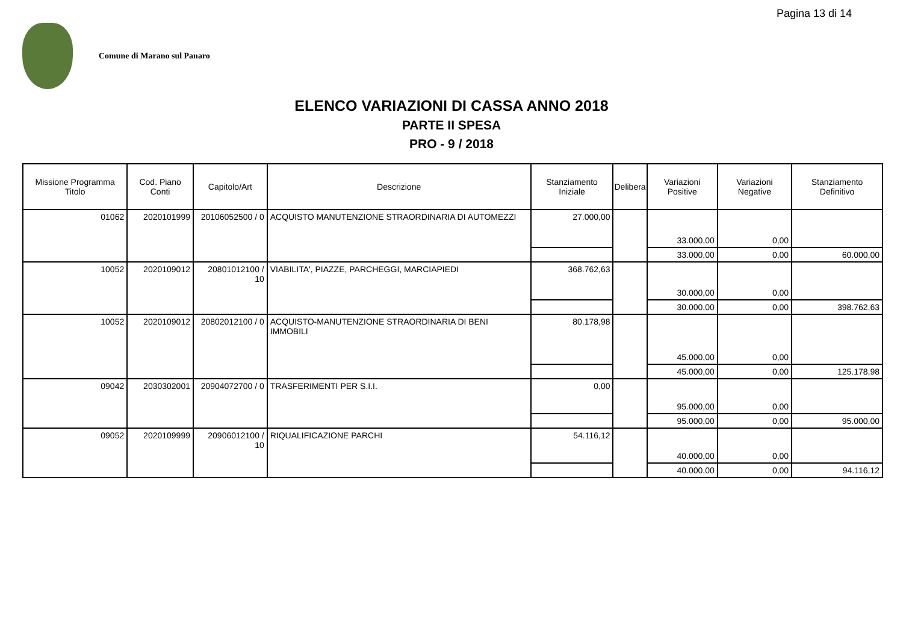Pagina 13 di 14
Comune di Marano sul Panaro
ELENCO VARIAZIONI DI CASSA ANNO 2018
PARTE II SPESA
PRO - 9 / 2018
| Missione Programma Titolo | Cod. Piano Conti | Capitolo/Art | Descrizione | Stanziamento Iniziale | Delibera | Variazioni Positive | Variazioni Negative | Stanziamento Definitivo |
| --- | --- | --- | --- | --- | --- | --- | --- | --- |
| 01062 | 2020101999 | 20106052500 / 0 | ACQUISTO MANUTENZIONE STRAORDINARIA DI AUTOMEZZI | 27.000,00 | | 33.000,00 | 0,00 | |
| | | | | | | 33.000,00 | 0,00 | 60.000,00 |
| 10052 | 2020109012 | 20801012100 / 10 | VIABILITA', PIAZZE, PARCHEGGI, MARCIAPIEDI | 368.762,63 | | 30.000,00 | 0,00 | |
| | | | | | | 30.000,00 | 0,00 | 398.762,63 |
| 10052 | 2020109012 | 20802012100 / 0 | ACQUISTO-MANUTENZIONE STRAORDINARIA DI BENI IMMOBILI | 80.178,98 | | 45.000,00 | 0,00 | |
| | | | | | | 45.000,00 | 0,00 | 125.178,98 |
| 09042 | 2030302001 | 20904072700 / 0 | TRASFERIMENTI PER S.I.I. | 0,00 | | 95.000,00 | 0,00 | |
| | | | | | | 95.000,00 | 0,00 | 95.000,00 |
| 09052 | 2020109999 | 20906012100 / 10 | RIQUALIFICAZIONE PARCHI | 54.116,12 | | 40.000,00 | 0,00 | |
| | | | | | | 40.000,00 | 0,00 | 94.116,12 |